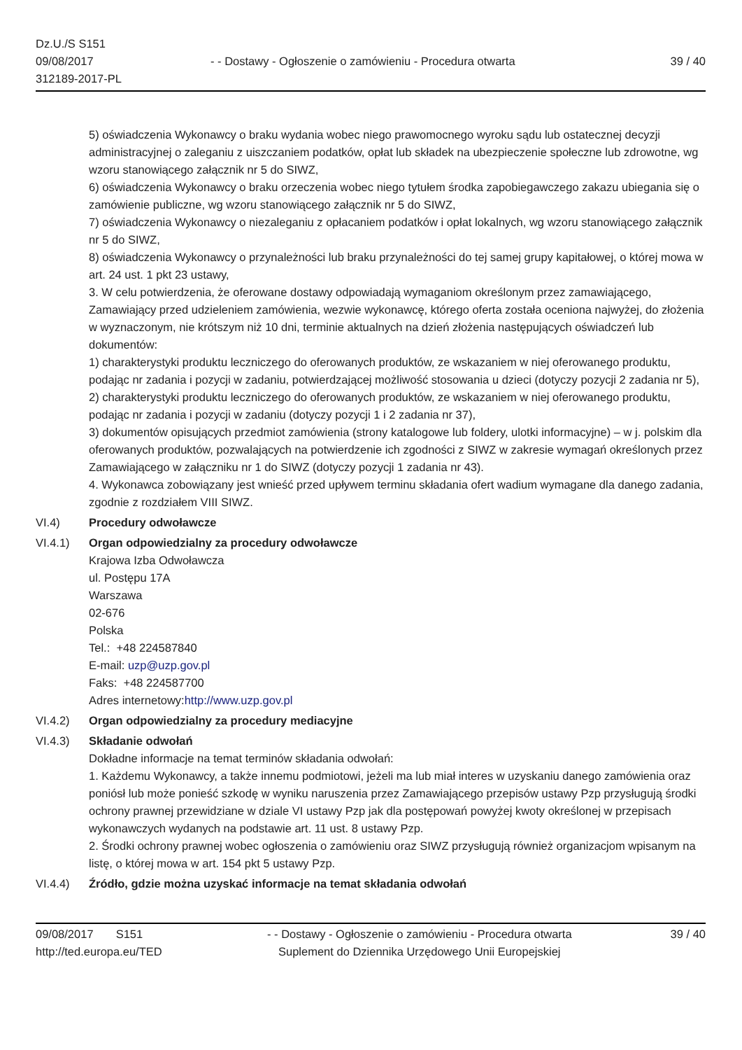Dz.U./S S151
09/08/2017
312189-2017-PL
- - Dostawy - Ogłoszenie o zamówieniu - Procedura otwarta
39 / 40
5) oświadczenia Wykonawcy o braku wydania wobec niego prawomocnego wyroku sądu lub ostatecznej decyzji administracyjnej o zaleganiu z uiszczaniem podatków, opłat lub składek na ubezpieczenie społeczne lub zdrowotne, wg wzoru stanowiącego załącznik nr 5 do SIWZ,
6) oświadczenia Wykonawcy o braku orzeczenia wobec niego tytułem środka zapobiegawczego zakazu ubiegania się o zamówienie publiczne, wg wzoru stanowiącego załącznik nr 5 do SIWZ,
7) oświadczenia Wykonawcy o niezaleganiu z opłacaniem podatków i opłat lokalnych, wg wzoru stanowiącego załącznik nr 5 do SIWZ,
8) oświadczenia Wykonawcy o przynależności lub braku przynależności do tej samej grupy kapitałowej, o której mowa w art. 24 ust. 1 pkt 23 ustawy,
3. W celu potwierdzenia, że oferowane dostawy odpowiadają wymaganiom określonym przez zamawiającego, Zamawiający przed udzieleniem zamówienia, wezwie wykonawcę, którego oferta została oceniona najwyżej, do złożenia w wyznaczonym, nie krótszym niż 10 dni, terminie aktualnych na dzień złożenia następujących oświadczeń lub dokumentów:
1) charakterystyki produktu leczniczego do oferowanych produktów, ze wskazaniem w niej oferowanego produktu, podając nr zadania i pozycji w zadaniu, potwierdzającej możliwość stosowania u dzieci (dotyczy pozycji 2 zadania nr 5),
2) charakterystyki produktu leczniczego do oferowanych produktów, ze wskazaniem w niej oferowanego produktu, podając nr zadania i pozycji w zadaniu (dotyczy pozycji 1 i 2 zadania nr 37),
3) dokumentów opisujących przedmiot zamówienia (strony katalogowe lub foldery, ulotki informacyjne) – w j. polskim dla oferowanych produktów, pozwalających na potwierdzenie ich zgodności z SIWZ w zakresie wymagań określonych przez Zamawiającego w załączniku nr 1 do SIWZ (dotyczy pozycji 1 zadania nr 43).
4. Wykonawca zobowiązany jest wnieść przed upływem terminu składania ofert wadium wymagane dla danego zadania, zgodnie z rozdziałem VIII SIWZ.
VI.4) Procedury odwoławcze
VI.4.1) Organ odpowiedzialny za procedury odwoławcze
Krajowa Izba Odwoławcza
ul. Postępu 17A
Warszawa
02-676
Polska
Tel.: +48 224587840
E-mail: uzp@uzp.gov.pl
Faks: +48 224587700
Adres internetowy:http://www.uzp.gov.pl
VI.4.2) Organ odpowiedzialny za procedury mediacyjne
VI.4.3) Składanie odwołań
Dokładne informacje na temat terminów składania odwołań:
1. Każdemu Wykonawcy, a także innemu podmiotowi, jeżeli ma lub miał interes w uzyskaniu danego zamówienia oraz poniósł lub może ponieść szkodę w wyniku naruszenia przez Zamawiającego przepisów ustawy Pzp przysługują środki ochrony prawnej przewidziane w dziale VI ustawy Pzp jak dla postępowań powyżej kwoty określonej w przepisach wykonawczych wydanych na podstawie art. 11 ust. 8 ustawy Pzp.
2. Środki ochrony prawnej wobec ogłoszenia o zamówieniu oraz SIWZ przysługują również organizacjom wpisanym na listę, o której mowa w art. 154 pkt 5 ustawy Pzp.
VI.4.4) Źródło, gdzie można uzyskać informacje na temat składania odwołań
09/08/2017 S151
http://ted.europa.eu/TED
- - Dostawy - Ogłoszenie o zamówieniu - Procedura otwarta
Suplement do Dziennika Urzędowego Unii Europejskiej
39 / 40